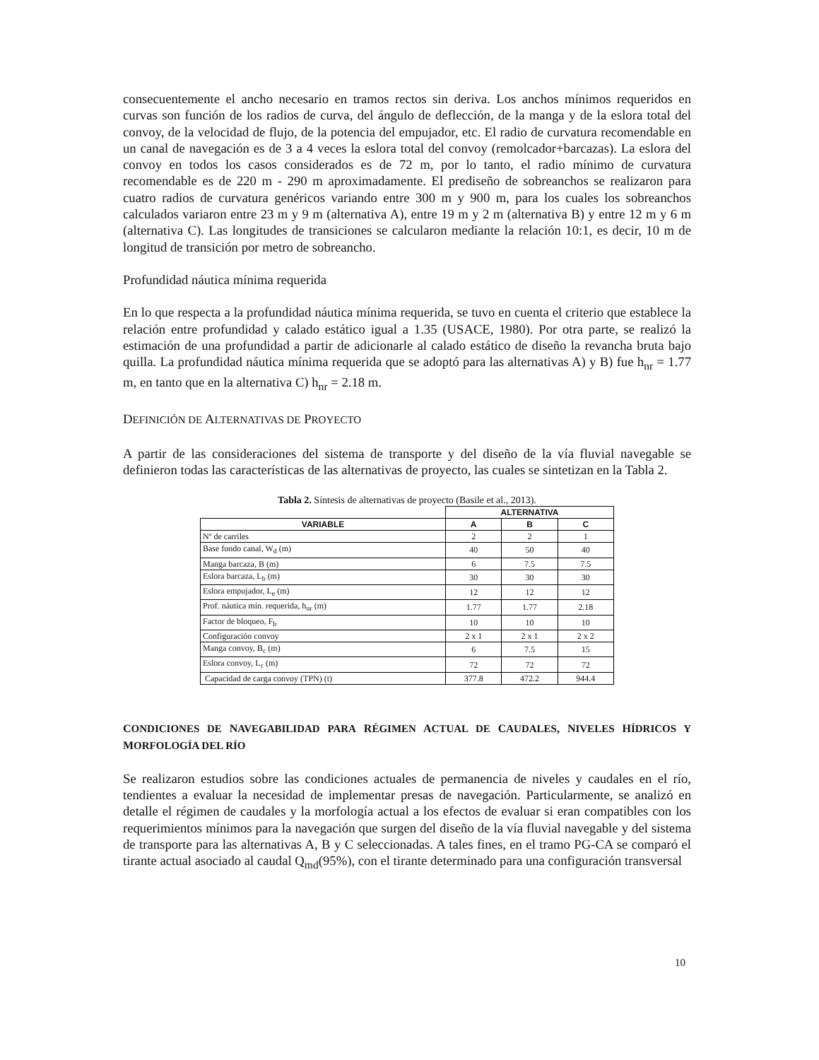consecuentemente el ancho necesario en tramos rectos sin deriva. Los anchos mínimos requeridos en curvas son función de los radios de curva, del ángulo de deflección, de la manga y de la eslora total del convoy, de la velocidad de flujo, de la potencia del empujador, etc. El radio de curvatura recomendable en un canal de navegación es de 3 a 4 veces la eslora total del convoy (remolcador+barcazas). La eslora del convoy en todos los casos considerados es de 72 m, por lo tanto, el radio mínimo de curvatura recomendable es de 220 m - 290 m aproximadamente. El prediseño de sobreanchos se realizaron para cuatro radios de curvatura genéricos variando entre 300 m y 900 m, para los cuales los sobreanchos calculados variaron entre 23 m y 9 m (alternativa A), entre 19 m y 2 m (alternativa B) y entre 12 m y 6 m (alternativa C). Las longitudes de transiciones se calcularon mediante la relación 10:1, es decir, 10 m de longitud de transición por metro de sobreancho.
Profundidad náutica mínima requerida
En lo que respecta a la profundidad náutica mínima requerida, se tuvo en cuenta el criterio que establece la relación entre profundidad y calado estático igual a 1.35 (USACE, 1980). Por otra parte, se realizó la estimación de una profundidad a partir de adicionarle al calado estático de diseño la revancha bruta bajo quilla. La profundidad náutica mínima requerida que se adoptó para las alternativas A) y B) fue h<sub>nr</sub> = 1.77 m, en tanto que en la alternativa C) h<sub>nr</sub> = 2.18 m.
DEFINICIÓN DE ALTERNATIVAS DE PROYECTO
A partir de las consideraciones del sistema de transporte y del diseño de la vía fluvial navegable se definieron todas las características de las alternativas de proyecto, las cuales se sintetizan en la Tabla 2.
Tabla 2. Síntesis de alternativas de proyecto (Basile et al., 2013).
| | ALTERNATIVA | | |
| --- | --- | --- | --- |
| VARIABLE | A | B | C |
| Nº de carriles | 2 | 2 | 1 |
| Base fondo canal, W<sub>d</sub> (m) | 40 | 50 | 40 |
| Manga barcaza, B (m) | 6 | 7.5 | 7.5 |
| Eslora barcaza, L<sub>b</sub> (m) | 30 | 30 | 30 |
| Eslora empujador, L<sub>e</sub> (m) | 12 | 12 | 12 |
| Prof. náutica mín. requerida, h<sub>nr</sub> (m) | 1.77 | 1.77 | 2.18 |
| Factor de bloqueo, F<sub>b</sub> | 10 | 10 | 10 |
| Configuración convoy | 2 x 1 | 2 x 1 | 2 x 2 |
| Manga convoy, B<sub>c</sub> (m) | 6 | 7.5 | 15 |
| Eslora convoy, L<sub>c</sub> (m) | 72 | 72 | 72 |
| Capacidad de carga convoy (TPN) (t) | 377.8 | 472.2 | 944.4 |
CONDICIONES DE NAVEGABILIDAD PARA RÉGIMEN ACTUAL DE CAUDALES, NIVELES HÍDRICOS Y MORFOLOGÍA DEL RÍO
Se realizaron estudios sobre las condiciones actuales de permanencia de niveles y caudales en el río, tendientes a evaluar la necesidad de implementar presas de navegación. Particularmente, se analizó en detalle el régimen de caudales y la morfología actual a los efectos de evaluar si eran compatibles con los requerimientos mínimos para la navegación que surgen del diseño de la vía fluvial navegable y del sistema de transporte para las alternativas A, B y C seleccionadas. A tales fines, en el tramo PG-CA se comparó el tirante actual asociado al caudal Q<sub>md</sub>(95%), con el tirante determinado para una configuración transversal
10